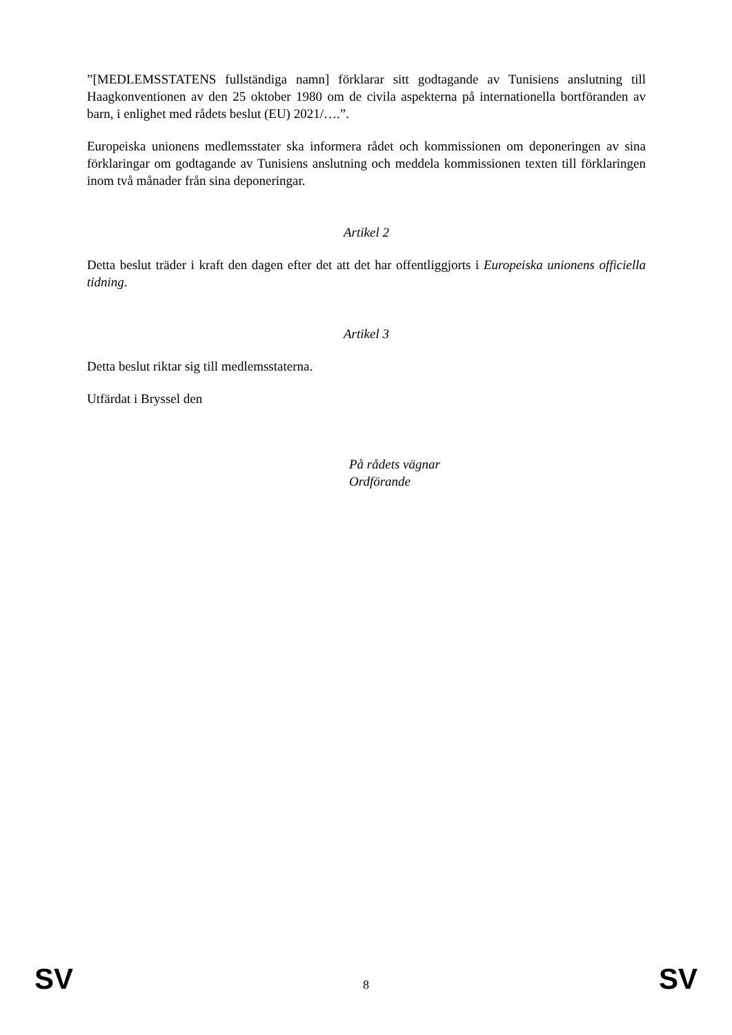”[MEDLEMSSTATENS fullständiga namn] förklarar sitt godtagande av Tunisiens anslutning till Haagkonventionen av den 25 oktober 1980 om de civila aspekterna på internationella bortföranden av barn, i enlighet med rådets beslut (EU) 2021/….”.
Europeiska unionens medlemsstater ska informera rådet och kommissionen om deponeringen av sina förklaringar om godtagande av Tunisiens anslutning och meddela kommissionen texten till förklaringen inom två månader från sina deponeringar.
Artikel 2
Detta beslut träder i kraft den dagen efter det att det har offentliggjorts i Europeiska unionens officiella tidning.
Artikel 3
Detta beslut riktar sig till medlemsstaterna.
Utfärdat i Bryssel den
På rådets vägnar
Ordförande
SV 8 SV